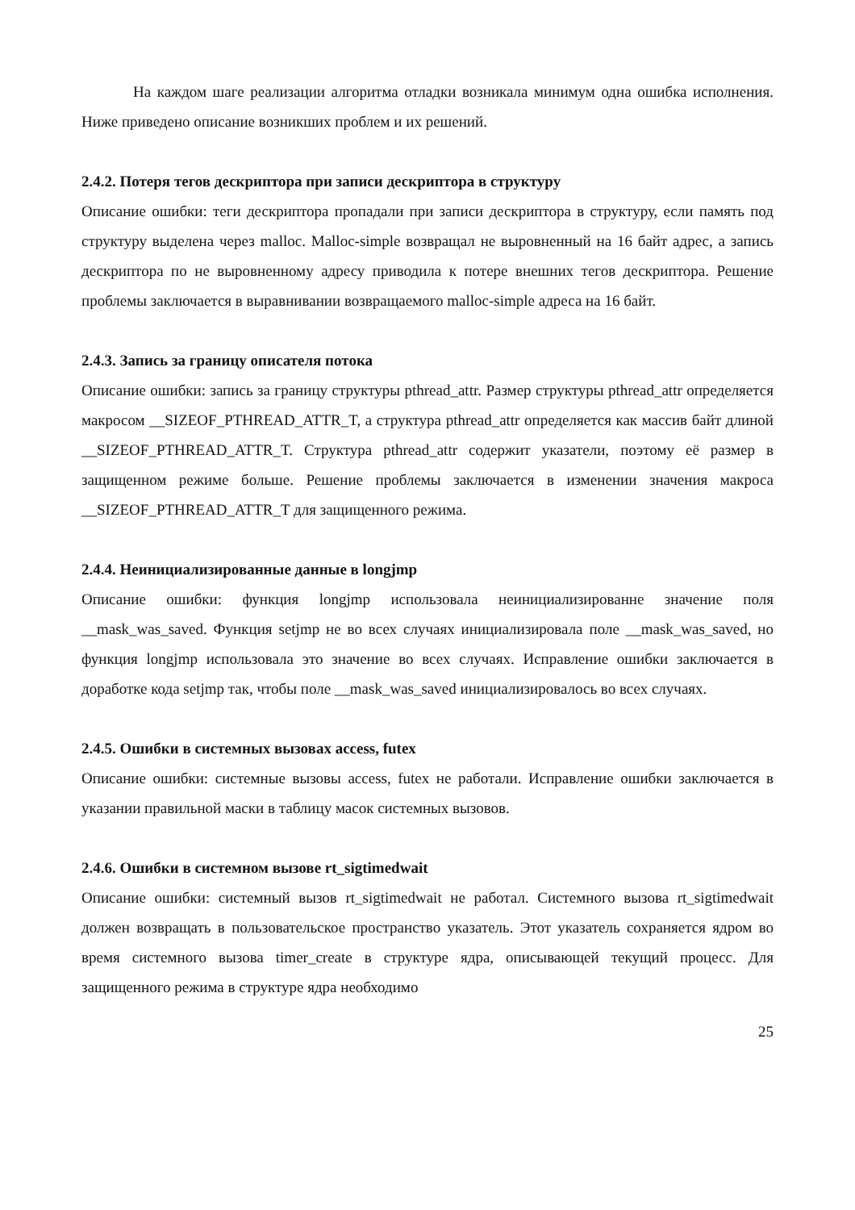На каждом шаге реализации алгоритма отладки возникала минимум одна ошибка исполнения. Ниже приведено описание возникших проблем и их решений.
2.4.2. Потеря тегов дескриптора при записи дескриптора в структуру
Описание ошибки: теги дескриптора пропадали при записи дескриптора в структуру, если память под структуру выделена через malloc. Malloc-simple возвращал не выровненный на 16 байт адрес, а запись дескриптора по не выровненному адресу приводила к потере внешних тегов дескриптора. Решение проблемы заключается в выравнивании возвращаемого malloc-simple адреса на 16 байт.
2.4.3. Запись за границу описателя потока
Описание ошибки: запись за границу структуры pthread_attr. Размер структуры pthread_attr определяется макросом __SIZEOF_PTHREAD_ATTR_T, а структура pthread_attr определяется как массив байт длиной __SIZEOF_PTHREAD_ATTR_T. Структура pthread_attr содержит указатели, поэтому её размер в защищенном режиме больше. Решение проблемы заключается в изменении значения макроса __SIZEOF_PTHREAD_ATTR_T для защищенного режима.
2.4.4. Неинициализированные данные в longjmp
Описание ошибки: функция longjmp использовала неинициализированне значение поля __mask_was_saved. Функция setjmp не во всех случаях инициализировала поле __mask_was_saved, но функция longjmp использовала это значение во всех случаях. Исправление ошибки заключается в доработке кода setjmp так, чтобы поле __mask_was_saved инициализировалось во всех случаях.
2.4.5. Ошибки в системных вызовах access, futex
Описание ошибки: системные вызовы access, futex не работали. Исправление ошибки заключается в указании правильной маски в таблицу масок системных вызовов.
2.4.6. Ошибки в системном вызове rt_sigtimedwait
Описание ошибки: системный вызов rt_sigtimedwait не работал. Системного вызова rt_sigtimedwait должен возвращать в пользовательское пространство указатель. Этот указатель сохраняется ядром во время системного вызова timer_create в структуре ядра, описывающей текущий процесс. Для защищенного режима в структуре ядра необходимо
25